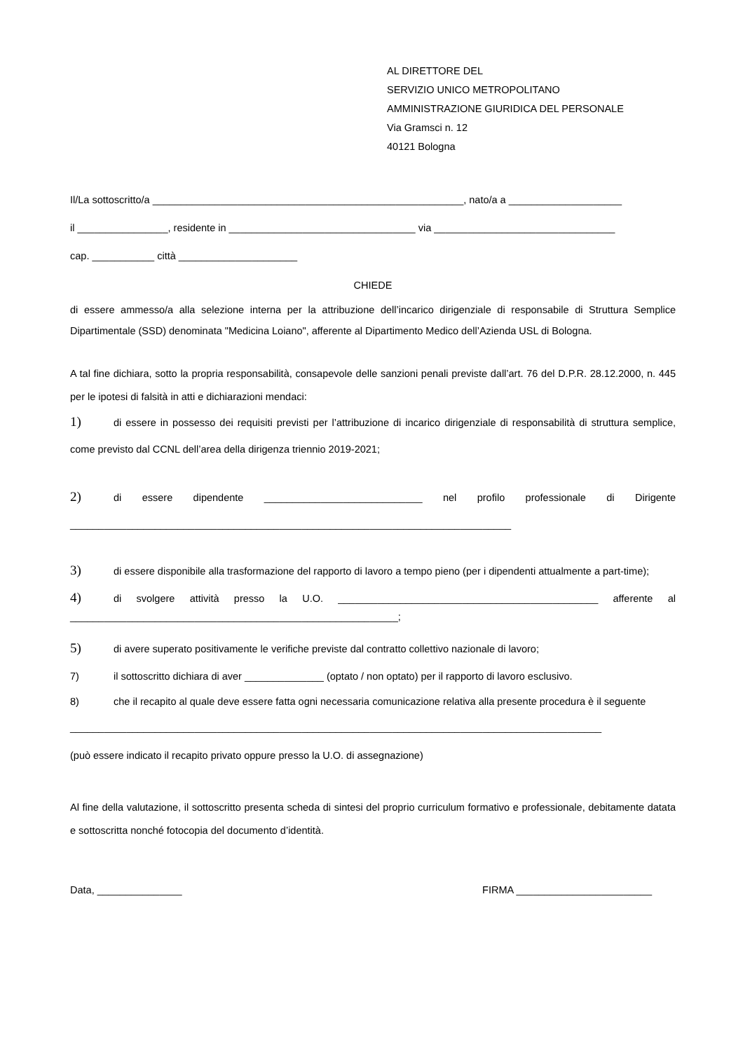AL DIRETTORE DEL
SERVIZIO UNICO METROPOLITANO
AMMINISTRAZIONE GIURIDICA DEL PERSONALE
Via Gramsci n. 12
40121 Bologna
Il/La sottoscritto/a _______________________________________________________, nato/a a ____________________
il ________________, residente in _________________________________ via ________________________________
cap. ___________ città _____________________
CHIEDE
di essere ammesso/a alla selezione interna per la attribuzione dell’incarico dirigenziale di responsabile di Struttura Semplice Dipartimentale (SSD) denominata "Medicina Loiano", afferente al Dipartimento Medico dell’Azienda USL di Bologna.
A tal fine dichiara, sotto la propria responsabilità, consapevole delle sanzioni penali previste dall’art. 76 del D.P.R. 28.12.2000, n. 445 per le ipotesi di falsità in atti e dichiarazioni mendaci:
1) di essere in possesso dei requisiti previsti per l’attribuzione di incarico dirigenziale di responsabilità di struttura semplice, come previsto dal CCNL dell’area della dirigenza triennio 2019-2021;
2) di essere dipendente ____________________________ nel profilo professionale di Dirigente ______________________________________________________________________________
3) di essere disponibile alla trasformazione del rapporto di lavoro a tempo pieno (per i dipendenti attualmente a part-time);
4) di svolgere attività presso la U.O. ______________________________________________ afferente al __________________________________________________________;
5) di avere superato positivamente le verifiche previste dal contratto collettivo nazionale di lavoro;
7) il sottoscritto dichiara di aver ______________ (optato / non optato) per il rapporto di lavoro esclusivo.
8) che il recapito al quale deve essere fatta ogni necessaria comunicazione relativa alla presente procedura è il seguente
______________________________________________________________________________________________
(può essere indicato il recapito privato oppure presso la U.O. di assegnazione)
Al fine della valutazione, il sottoscritto presenta scheda di sintesi del proprio curriculum formativo e professionale, debitamente datata e sottoscritta nonché fotocopia del documento d’identità.
Data, _______________ FIRMA ________________________